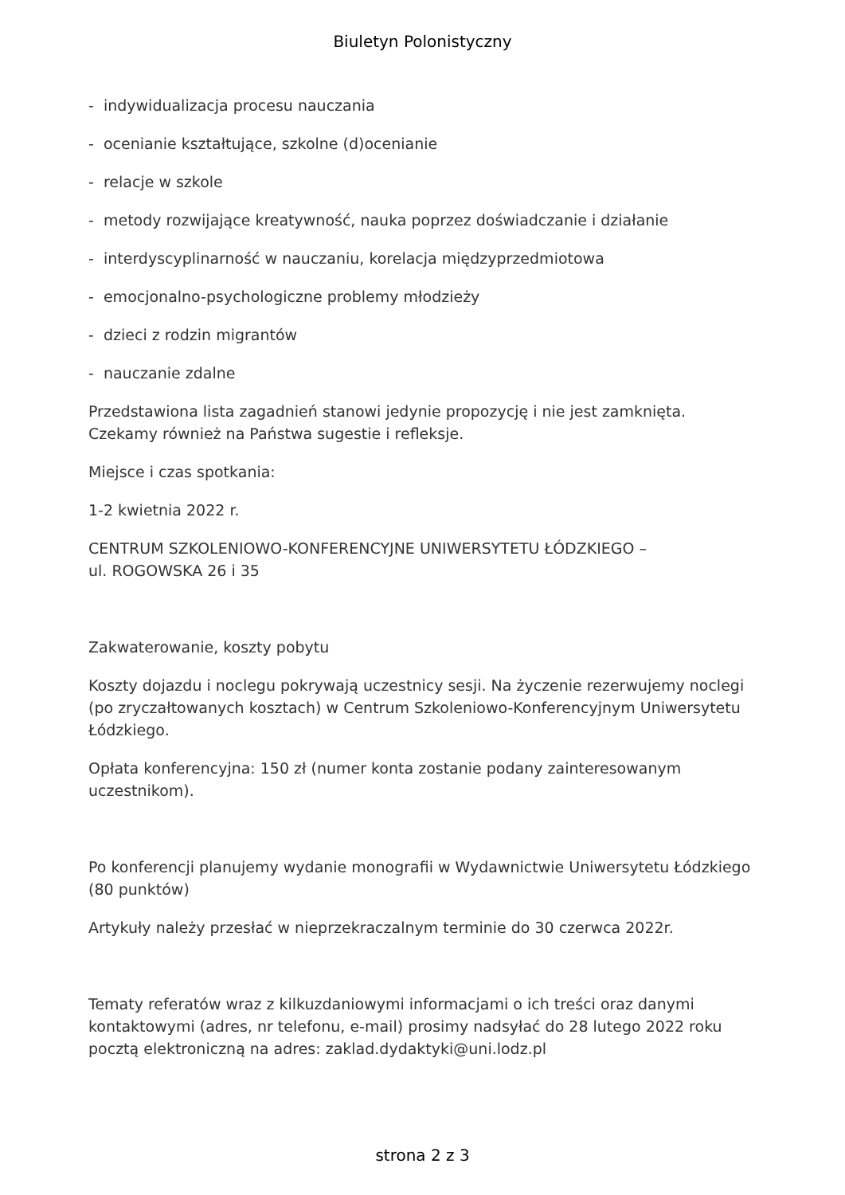Biuletyn Polonistyczny
- indywidualizacja procesu nauczania
- ocenianie kształtujące, szkolne (d)ocenianie
- relacje w szkole
- metody rozwijające kreatywność, nauka poprzez doświadczanie i działanie
- interdyscyplinarność w nauczaniu, korelacja międzyprzedmiotowa
- emocjonalno-psychologiczne problemy młodzieży
- dzieci z rodzin migrantów
- nauczanie zdalne
Przedstawiona lista zagadnień stanowi jedynie propozycję i nie jest zamknięta.
Czekamy również na Państwa sugestie i refleksje.
Miejsce i czas spotkania:
1-2 kwietnia 2022 r.
CENTRUM SZKOLENIOWO-KONFERENCYJNE UNIWERSYTETU ŁÓDZKIEGO –
ul. ROGOWSKA 26 i 35
Zakwaterowanie, koszty pobytu
Koszty dojazdu i noclegu pokrywają uczestnicy sesji. Na życzenie rezerwujemy noclegi (po zryczałtowanych kosztach) w Centrum Szkoleniowo-Konferencyjnym Uniwersytetu Łódzkiego.
Opłata konferencyjna: 150 zł (numer konta zostanie podany zainteresowanym uczestnikom).
Po konferencji planujemy wydanie monografii w Wydawnictwie Uniwersytetu Łódzkiego (80 punktów)
Artykuły należy przesłać w nieprzekraczalnym terminie do 30 czerwca 2022r.
Tematy referatów wraz z kilkuzdaniowymi informacjami o ich treści oraz danymi kontaktowymi (adres, nr telefonu, e-mail) prosimy nadsyłać do 28 lutego 2022 roku pocztą elektroniczną na adres: zaklad.dydaktyki@uni.lodz.pl
strona 2 z 3